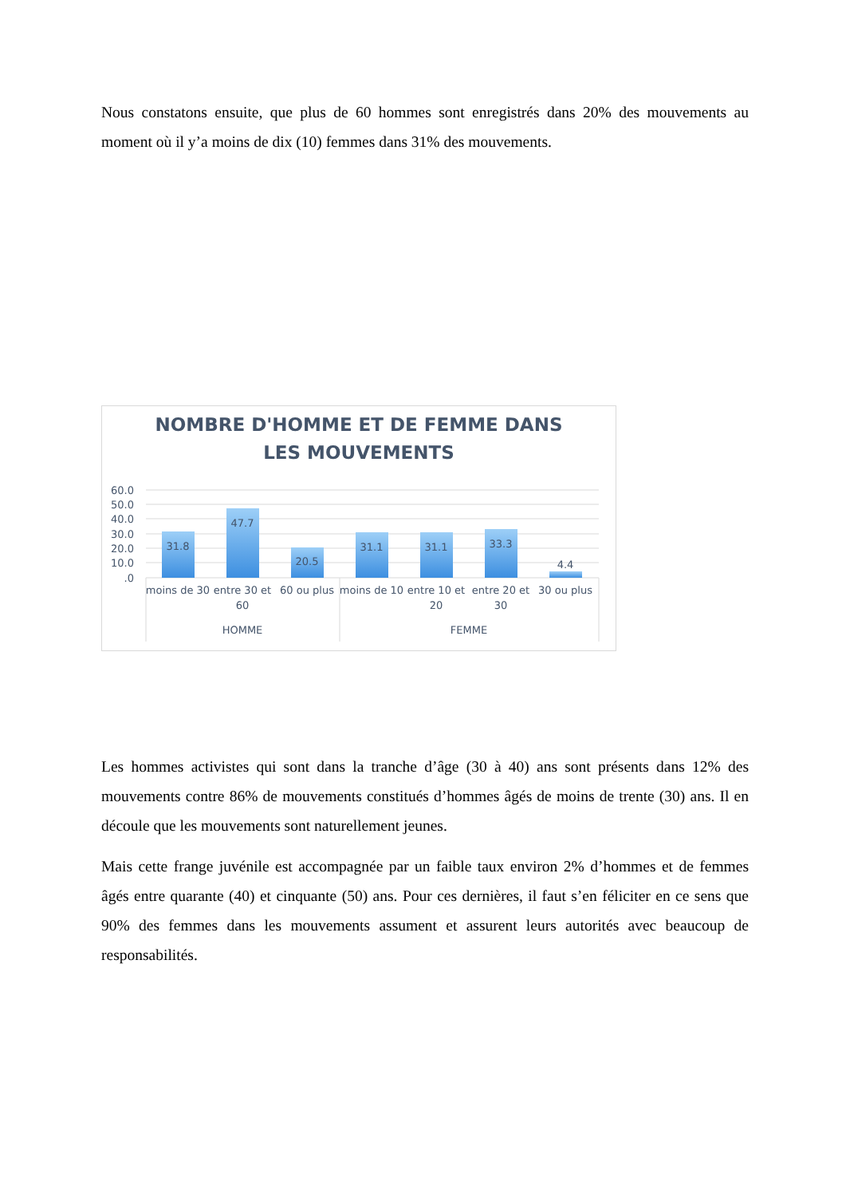Nous constatons ensuite, que plus de 60 hommes sont enregistrés dans 20% des mouvements au moment où il y’a moins de dix (10) femmes dans 31% des mouvements.
NOMBRE D'HOMME ET DE FEMME DANS
LES MOUVEMENTS
60.0
50.0
40.0
30.0
20.0
10.0
.0
31.8
47.7
20.5
31.1
31.1
33.3
4.4
moins de 30
entre 30 et
60
60 ou plus
moins de 10
entre 10 et
20
entre 20 et
30
30 ou plus
HOMME
FEMME
Les hommes activistes qui sont dans la tranche d’âge (30 à 40) ans sont présents dans 12% des mouvements contre 86% de mouvements constitués d’hommes âgés de moins de trente (30) ans. Il en découle que les mouvements sont naturellement jeunes.
Mais cette frange juvénile est accompagnée par un faible taux environ 2% d’hommes et de femmes âgés entre quarante (40) et cinquante (50) ans. Pour ces dernières, il faut s’en féliciter en ce sens que 90% des femmes dans les mouvements assument et assurent leurs autorités avec beaucoup de responsabilités.